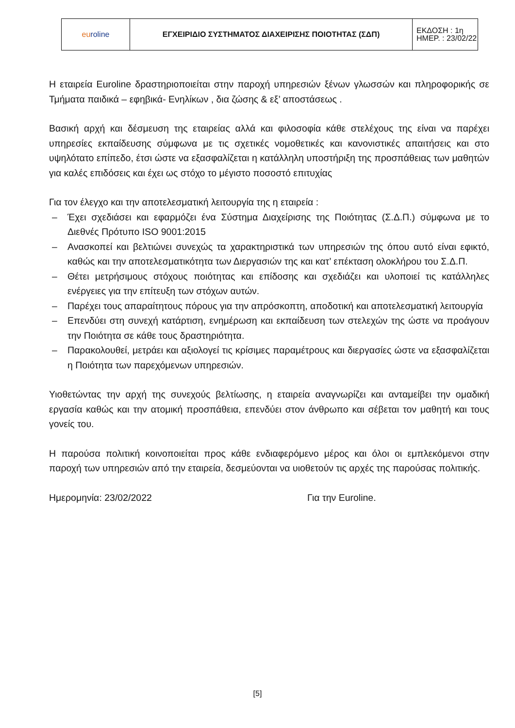| eu roline | ΕΓΧΕΙΡΙΔΙΟ ΣΥΣΤΗΜΑΤΟΣ ΔΙΑΧΕΙΡΙΣΗΣ ΠΟΙΟΤΗΤΑΣ (ΣΔΠ) | ΕΚΔΟΣΗ : 1η ΗΜΕΡ. : 23/02/22 |
Η εταιρεία Euroline δραστηριοποιείται στην παροχή υπηρεσιών ξένων γλωσσών και πληροφορικής σε Τμήματα παιδικά – εφηβικά- Ενηλίκων , δια ζώσης & εξ’ αποστάσεως .
Βασική αρχή και δέσμευση της εταιρείας αλλά και φιλοσοφία κάθε στελέχους της είναι να παρέχει υπηρεσίες εκπαίδευσης σύμφωνα με τις σχετικές νομοθετικές και κανονιστικές απαιτήσεις και στο υψηλότατο επίπεδο, έτσι ώστε να εξασφαλίζεται η κατάλληλη υποστήριξη της προσπάθειας των μαθητών για καλές επιδόσεις και έχει ως στόχο το μέγιστο ποσοστό επιτυχίας
Για τον έλεγχο και την αποτελεσματική λειτουργία της η εταιρεία :
– Έχει σχεδιάσει και εφαρμόζει ένα Σύστημα Διαχείρισης της Ποιότητας (Σ.Δ.Π.) σύμφωνα με το Διεθνές Πρότυπο ISO 9001:2015
– Ανασκοπεί και βελτιώνει συνεχώς τα χαρακτηριστικά των υπηρεσιών της όπου αυτό είναι εφικτό, καθώς και την αποτελεσματικότητα των Διεργασιών της και κατ’ επέκταση ολοκλήρου του Σ.Δ.Π.
– Θέτει μετρήσιμους στόχους ποιότητας και επίδοσης και σχεδιάζει και υλοποιεί τις κατάλληλες ενέργειες για την επίτευξη των στόχων αυτών.
– Παρέχει τους απαραίτητους πόρους για την απρόσκοπτη, αποδοτική και αποτελεσματική λειτουργία
– Επενδύει στη συνεχή κατάρτιση, ενημέρωση και εκπαίδευση των στελεχών της ώστε να προάγουν την Ποιότητα σε κάθε τους δραστηριότητα.
– Παρακολουθεί, μετράει και αξιολογεί τις κρίσιμες παραμέτρους και διεργασίες ώστε να εξασφαλίζεται η Ποιότητα των παρεχόμενων υπηρεσιών.
Υιοθετώντας την αρχή της συνεχούς βελτίωσης, η εταιρεία αναγνωρίζει και ανταμείβει την ομαδική εργασία καθώς και την ατομική προσπάθεια, επενδύει στον άνθρωπο και σέβεται τον μαθητή και τους γονείς του.
Η παρούσα πολιτική κοινοποιείται προς κάθε ενδιαφερόμενο μέρος και όλοι οι εμπλεκόμενοι στην παροχή των υπηρεσιών από την εταιρεία, δεσμεύονται να υιοθετούν τις αρχές της παρούσας πολιτικής.
Ημερομηνία: 23/02/2022 Για την Euroline.
[5]